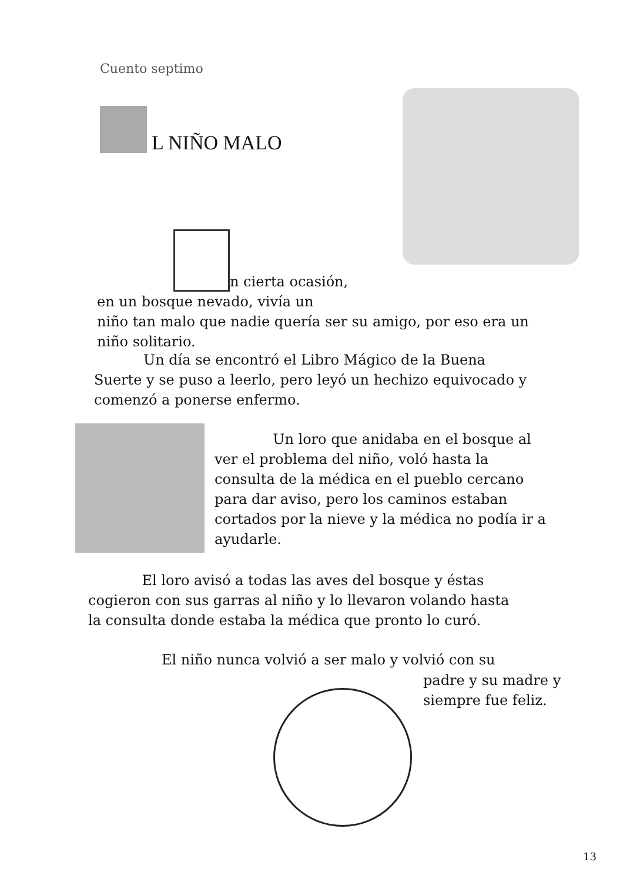Cuento septimo
L NIÑO MALO
n cierta ocasión,
en un bosque nevado, vivía un
niño tan malo que nadie quería ser su amigo, por eso era un
niño solitario.
Un día se encontró el Libro Mágico de la Buena
Suerte y se puso a leerlo, pero leyó un hechizo equivocado y
comenzó a ponerse enfermo.
Un loro que anidaba en el bosque al
ver el problema del niño, voló hasta la
consulta de la médica en el pueblo cercano
para dar aviso, pero los caminos estaban
cortados por la nieve y la médica no podía ir a
ayudarle.
El loro avisó a todas las aves del bosque y éstas
cogieron con sus garras al niño y lo llevaron volando hasta
la consulta donde estaba la médica que pronto lo curó.
El niño nunca volvió a ser malo y volvió con su
padre y su madre y
siempre fue feliz.
13